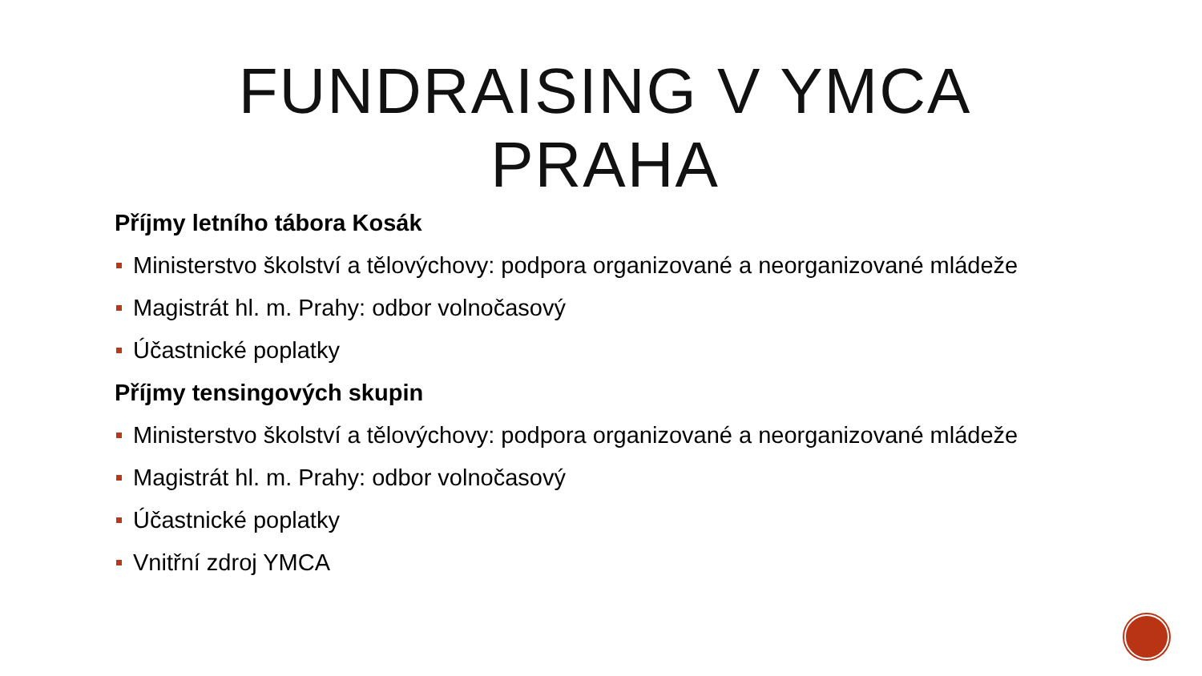FUNDRAISING V YMCA PRAHA
Příjmy letního tábora Kosák
Ministerstvo školství a tělovýchovy: podpora organizované a neorganizované mládeže
Magistrát hl. m. Prahy: odbor volnočasový
Účastnické poplatky
Příjmy tensingových skupin
Ministerstvo školství a tělovýchovy: podpora organizované a neorganizované mládeže
Magistrát hl. m. Prahy: odbor volnočasový
Účastnické poplatky
Vnitřní zdroj YMCA